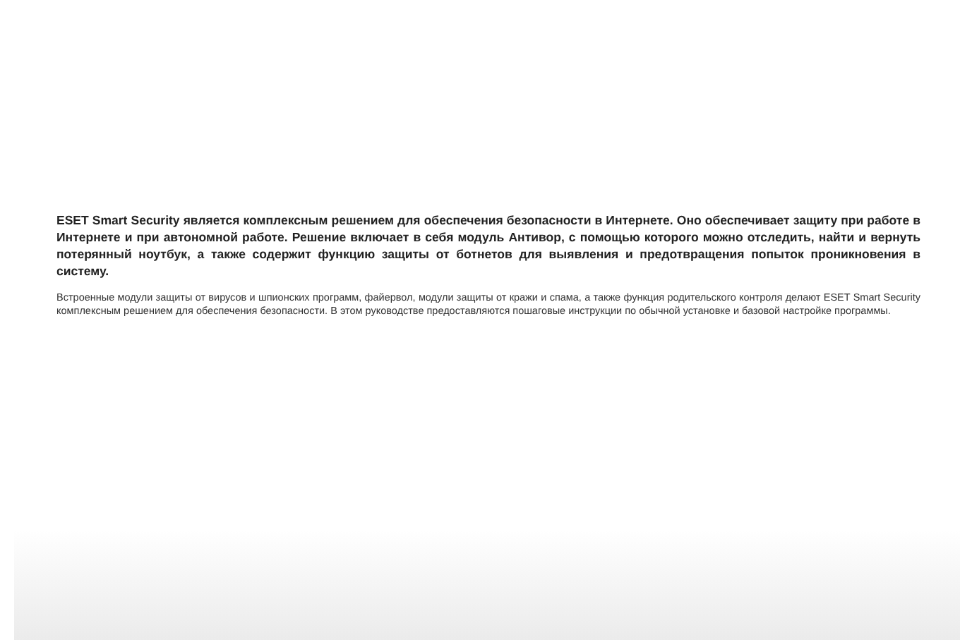ESET Smart Security является комплексным решением для обеспечения безопасности в Интернете. Оно обеспечивает защиту при работе в Интернете и при автономной работе. Решение включает в себя модуль Антивор, с помощью которого можно отследить, найти и вернуть потерянный ноутбук, а также содержит функцию защиты от ботнетов для выявления и предотвращения попыток проникновения в систему.
Встроенные модули защиты от вирусов и шпионских программ, файервол, модули защиты от кражи и спама, а также функция родительского контроля делают ESET Smart Security комплексным решением для обеспечения безопасности. В этом руководстве предоставляются пошаговые инструкции по обычной установке и базовой настройке программы.